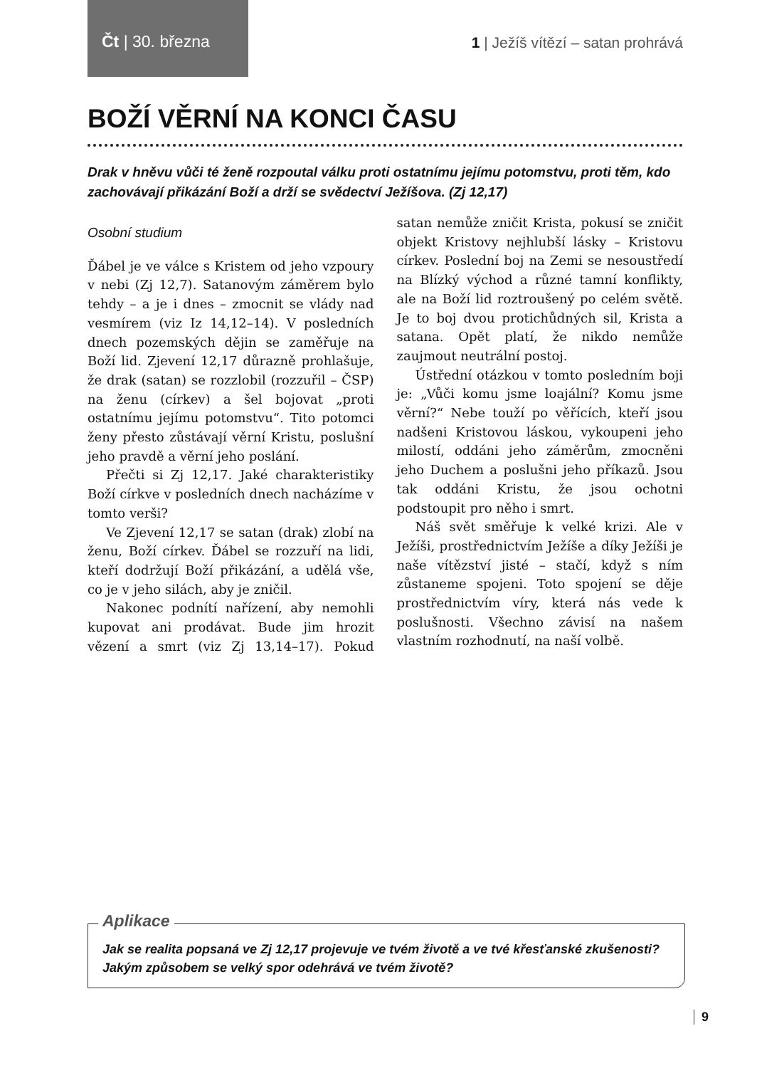Čt | 30. března
1 | Ježíš vítězí – satan prohrává
BOŽÍ VĚRNÍ NA KONCI ČASU
Drak v hněvu vůči té ženě rozpoutal válku proti ostatnímu jejímu potomstvu, proti těm, kdo zachovávají přikázání Boží a drží se svědectví Ježíšova. (Zj 12,17)
Osobní studium
Ďábel je ve válce s Kristem od jeho vzpoury v nebi (Zj 12,7). Satanovým záměrem bylo tehdy – a je i dnes – zmocnit se vlády nad vesmírem (viz Iz 14,12–14). V posledních dnech pozemských dějin se zaměřuje na Boží lid. Zjevení 12,17 důrazně prohlašuje, že drak (satan) se rozzlobil (rozzuřil – ČSP) na ženu (církev) a šel bojovat „proti ostatnímu jejímu potomstvu“. Tito potomci ženy přesto zůstávají věrní Kristu, poslušní jeho pravdě a věrní jeho poslání.
Přečti si Zj 12,17. Jaké charakteristiky Boží církve v posledních dnech nacházíme v tomto verši?
Ve Zjevení 12,17 se satan (drak) zlobí na ženu, Boží církev. Ďábel se rozzuří na lidi, kteří dodržují Boží přikázání, a udělá vše, co je v jeho silách, aby je zničil.
Nakonec podnítí nařízení, aby nemohli kupovat ani prodávat. Bude jim hrozit vězení a smrt (viz Zj 13,14–17). Pokud satan nemůže zničit Krista, pokusí se zničit objekt Kristovy nejhlubší lásky – Kristovu církev. Poslední boj na Zemi se nesoustředí na Blízký východ a různé tamní konflikty, ale na Boží lid roztroušený po celém světě. Je to boj dvou protichůdných sil, Krista a satana. Opět platí, že nikdo nemůže zaujmout neutrální postoj.
Ústřední otázkou v tomto posledním boji je: „Vůči komu jsme loajální? Komu jsme věrní?“ Nebe touží po věřících, kteří jsou nadšeni Kristovou láskou, vykoupeni jeho milostí, oddáni jeho záměrům, zmocněni jeho Duchem a poslušni jeho příkazů. Jsou tak oddáni Kristu, že jsou ochotni podstoupit pro něho i smrt.
Náš svět směřuje k velké krizi. Ale v Ježíši, prostřednictvím Ježíše a díky Ježíši je naše vítězství jisté – stačí, když s ním zůstaneme spojeni. Toto spojení se děje prostřednictvím víry, která nás vede k poslušnosti. Všechno závisí na našem vlastním rozhodnutí, na naší volbě.
Aplikace
Jak se realita popsaná ve Zj 12,17 projevuje ve tvém životě a ve tvé křesťanské zkušenosti? Jakým způsobem se velký spor odehrává ve tvém životě?
9